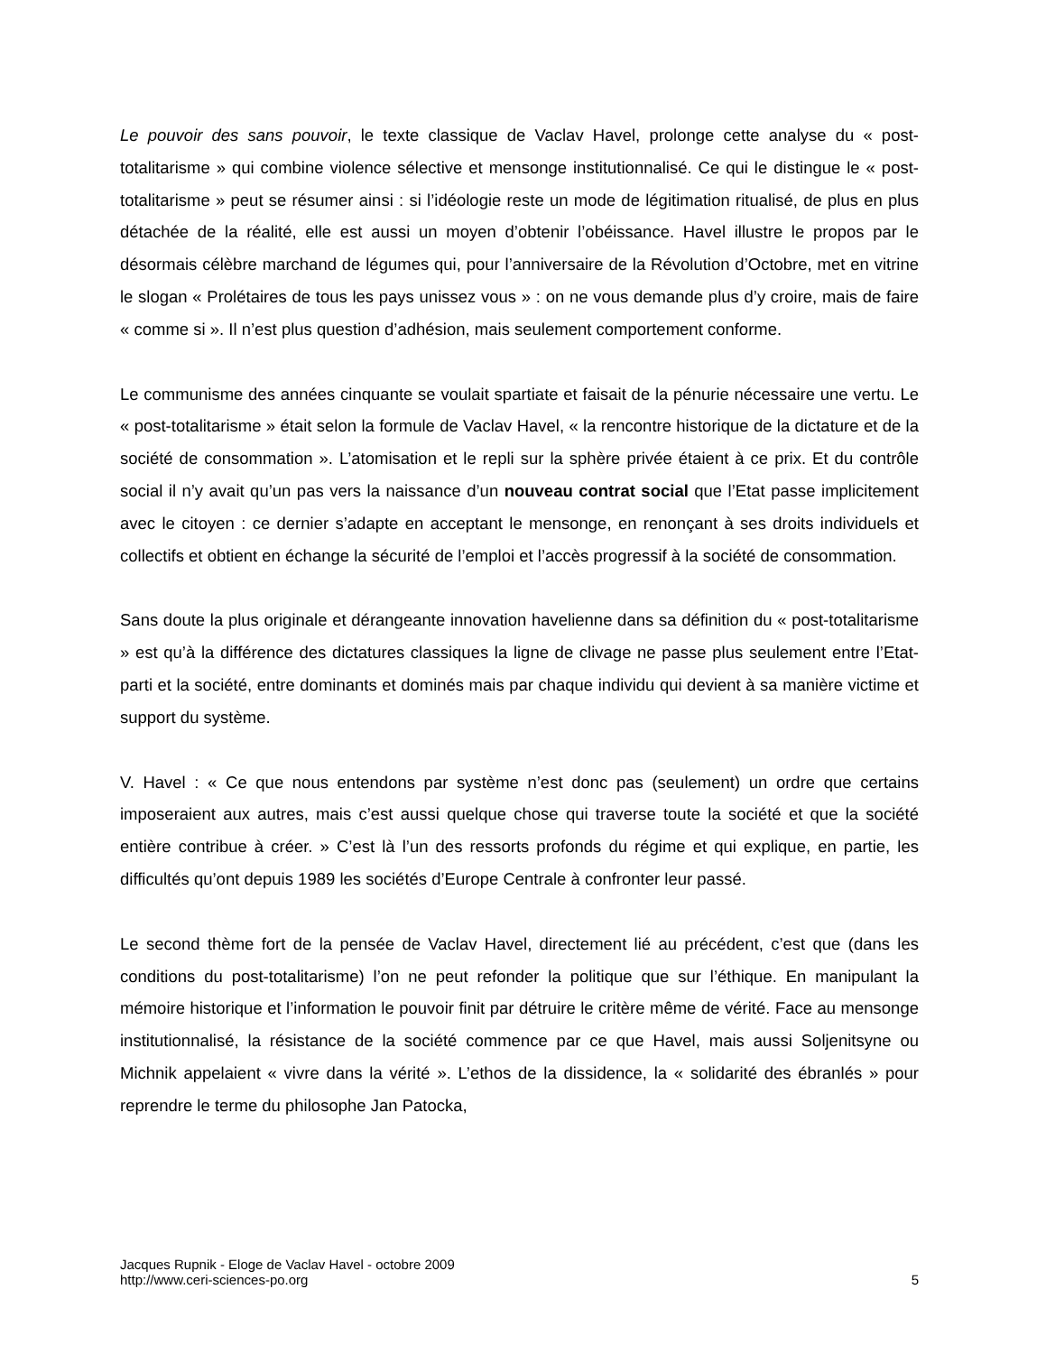Le pouvoir des sans pouvoir, le texte classique de Vaclav Havel, prolonge cette analyse du « post-totalitarisme » qui combine violence sélective et mensonge institutionnalisé. Ce qui le distingue le « post-totalitarisme » peut se résumer ainsi : si l’idéologie reste un mode de légitimation ritualisé, de plus en plus détachée de la réalité, elle est aussi un moyen d’obtenir l’obéissance. Havel illustre le propos par le désormais célèbre marchand de légumes qui, pour l’anniversaire de la Révolution d’Octobre, met en vitrine le slogan « Prolétaires de tous les pays unissez vous » : on ne vous demande plus d’y croire, mais de faire « comme si ». Il n’est plus question d’adhésion, mais seulement comportement conforme.
Le communisme des années cinquante se voulait spartiate et faisait de la pénurie nécessaire une vertu. Le « post-totalitarisme » était selon la formule de Vaclav Havel, « la rencontre historique de la dictature et de la société de consommation ». L’atomisation et le repli sur la sphère privée étaient à ce prix. Et du contrôle social il n’y avait qu’un pas vers la naissance d’un nouveau contrat social que l’Etat passe implicitement avec le citoyen : ce dernier s’adapte en acceptant le mensonge, en renonçant à ses droits individuels et collectifs et obtient en échange la sécurité de l’emploi et l’accès progressif à la société de consommation.
Sans doute la plus originale et dérangeante innovation havelienne dans sa définition du « post-totalitarisme » est qu’à la différence des dictatures classiques la ligne de clivage ne passe plus seulement entre l’Etat-parti et la société, entre dominants et dominés mais par chaque individu qui devient à sa manière victime et support du système.
V. Havel : « Ce que nous entendons par système n’est donc pas (seulement) un ordre que certains imposeraient aux autres, mais c’est aussi quelque chose qui traverse toute la société et que la société entière contribue à créer. » C’est là l’un des ressorts profonds du régime et qui explique, en partie, les difficultés qu’ont depuis 1989 les sociétés d’Europe Centrale à confronter leur passé.
Le second thème fort de la pensée de Vaclav Havel, directement lié au précédent, c’est que (dans les conditions du post-totalitarisme) l’on ne peut refonder la politique que sur l’éthique. En manipulant la mémoire historique et l’information le pouvoir finit par détruire le critère même de vérité. Face au mensonge institutionnalisé, la résistance de la société commence par ce que Havel, mais aussi Soljenitsyne ou Michnik appelaient « vivre dans la vérité ». L’ethos de la dissidence, la « solidarité des ébranlés » pour reprendre le terme du philosophe Jan Patocka,
Jacques Rupnik - Eloge de Vaclav Havel - octobre 2009
http://www.ceri-sciences-po.org
5